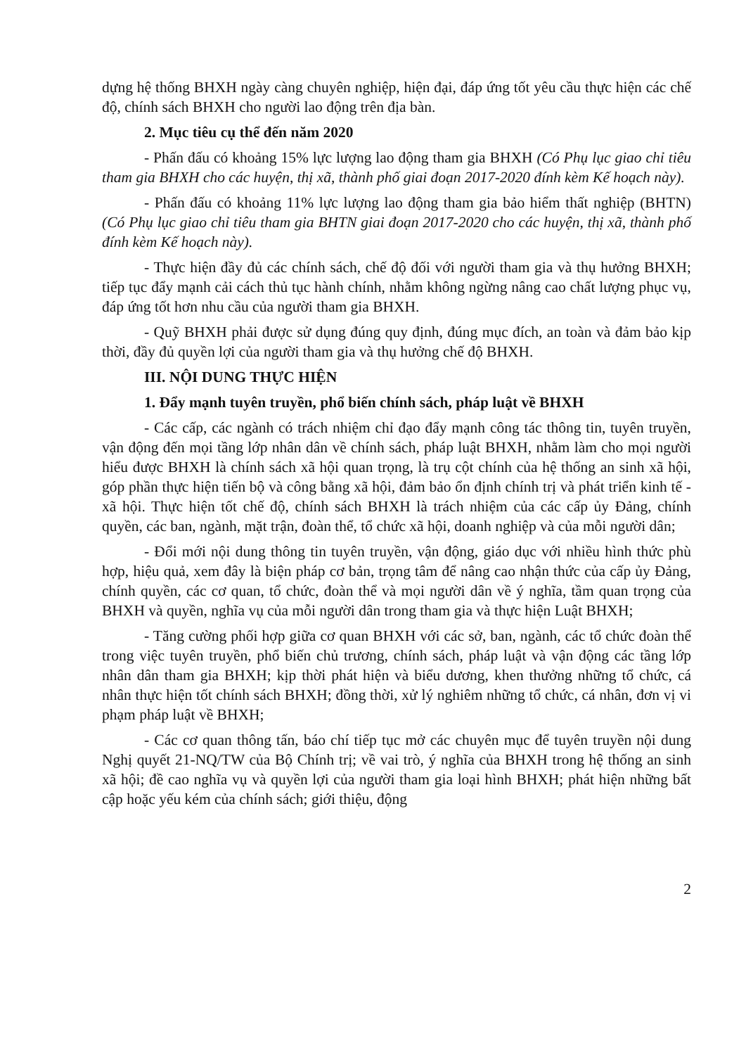dựng hệ thống BHXH ngày càng chuyên nghiệp, hiện đại, đáp ứng tốt yêu cầu thực hiện các chế độ, chính sách BHXH cho người lao động trên địa bàn.
2. Mục tiêu cụ thể đến năm 2020
- Phấn đấu có khoảng 15% lực lượng lao động tham gia BHXH (Có Phụ lục giao chỉ tiêu tham gia BHXH cho các huyện, thị xã, thành phố giai đoạn 2017-2020 đính kèm Kế hoạch này).
- Phấn đấu có khoảng 11% lực lượng lao động tham gia bảo hiểm thất nghiệp (BHTN) (Có Phụ lục giao chỉ tiêu tham gia BHTN giai đoạn 2017-2020 cho các huyện, thị xã, thành phố đính kèm Kế hoạch này).
- Thực hiện đầy đủ các chính sách, chế độ đối với người tham gia và thụ hưởng BHXH; tiếp tục đẩy mạnh cải cách thủ tục hành chính, nhằm không ngừng nâng cao chất lượng phục vụ, đáp ứng tốt hơn nhu cầu của người tham gia BHXH.
- Quỹ BHXH phải được sử dụng đúng quy định, đúng mục đích, an toàn và đảm bảo kịp thời, đầy đủ quyền lợi của người tham gia và thụ hưởng chế độ BHXH.
III. NỘI DUNG THỰC HIỆN
1. Đẩy mạnh tuyên truyền, phổ biến chính sách, pháp luật về BHXH
- Các cấp, các ngành có trách nhiệm chỉ đạo đẩy mạnh công tác thông tin, tuyên truyền, vận động đến mọi tầng lớp nhân dân về chính sách, pháp luật BHXH, nhằm làm cho mọi người hiểu được BHXH là chính sách xã hội quan trọng, là trụ cột chính của hệ thống an sinh xã hội, góp phần thực hiện tiến bộ và công bằng xã hội, đảm bảo ổn định chính trị và phát triển kinh tế - xã hội. Thực hiện tốt chế độ, chính sách BHXH là trách nhiệm của các cấp ủy Đảng, chính quyền, các ban, ngành, mặt trận, đoàn thể, tổ chức xã hội, doanh nghiệp và của mỗi người dân;
- Đổi mới nội dung thông tin tuyên truyền, vận động, giáo dục với nhiều hình thức phù hợp, hiệu quả, xem đây là biện pháp cơ bản, trọng tâm để nâng cao nhận thức của cấp ủy Đảng, chính quyền, các cơ quan, tổ chức, đoàn thể và mọi người dân về ý nghĩa, tầm quan trọng của BHXH và quyền, nghĩa vụ của mỗi người dân trong tham gia và thực hiện Luật BHXH;
- Tăng cường phối hợp giữa cơ quan BHXH với các sở, ban, ngành, các tổ chức đoàn thể trong việc tuyên truyền, phổ biến chủ trương, chính sách, pháp luật và vận động các tầng lớp nhân dân tham gia BHXH; kịp thời phát hiện và biểu dương, khen thưởng những tổ chức, cá nhân thực hiện tốt chính sách BHXH; đồng thời, xử lý nghiêm những tổ chức, cá nhân, đơn vị vi phạm pháp luật về BHXH;
- Các cơ quan thông tấn, báo chí tiếp tục mở các chuyên mục để tuyên truyền nội dung Nghị quyết 21-NQ/TW của Bộ Chính trị; về vai trò, ý nghĩa của BHXH trong hệ thống an sinh xã hội; đề cao nghĩa vụ và quyền lợi của người tham gia loại hình BHXH; phát hiện những bất cập hoặc yếu kém của chính sách; giới thiệu, động
2